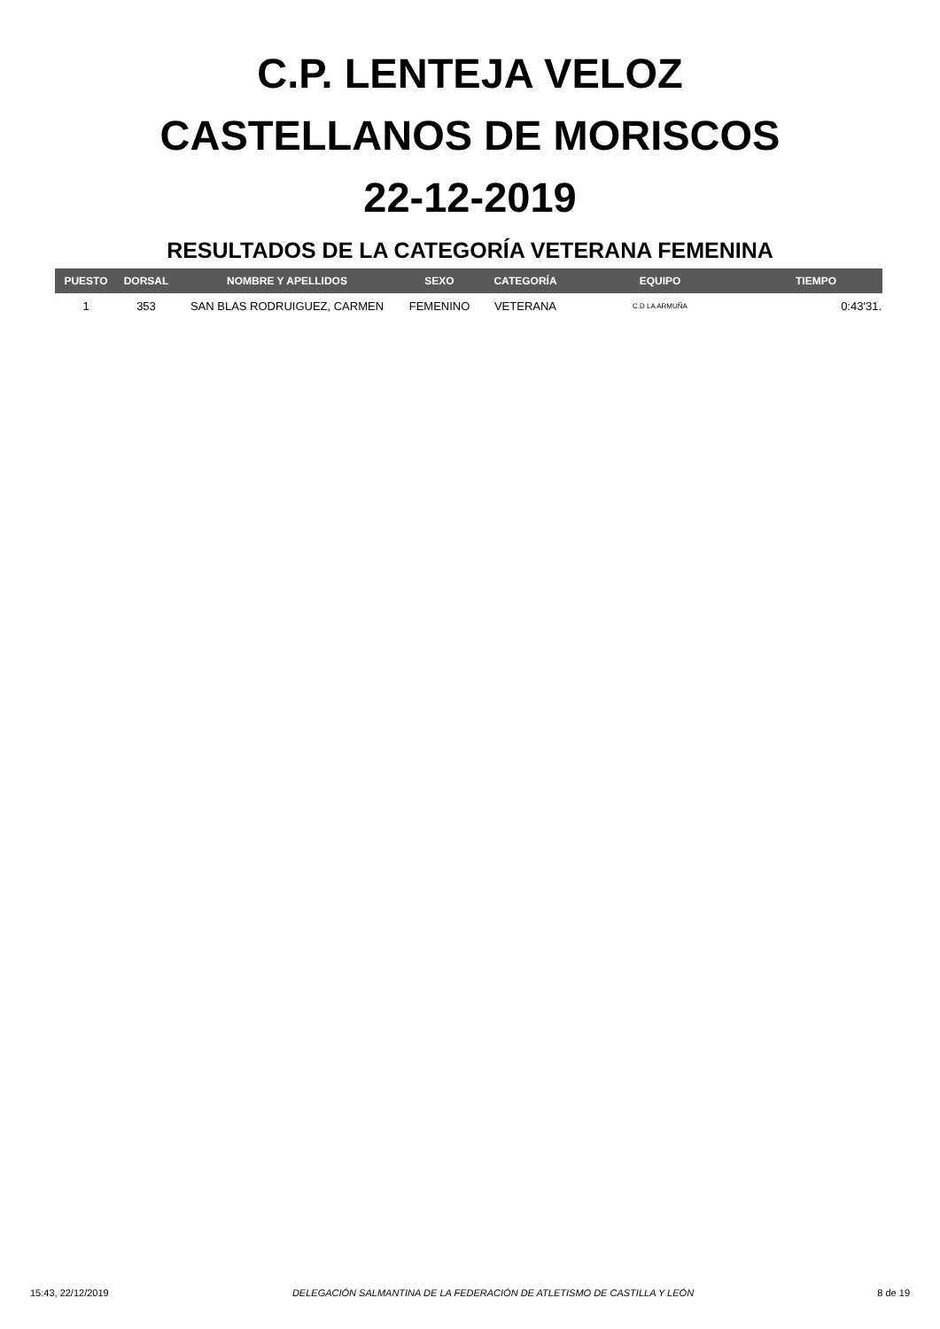C.P. LENTEJA VELOZ
CASTELLANOS DE MORISCOS
22-12-2019
RESULTADOS DE LA CATEGORÍA VETERANA FEMENINA
| PUESTO | DORSAL | NOMBRE Y APELLIDOS | SEXO | CATEGORÍA | EQUIPO | TIEMPO |
| --- | --- | --- | --- | --- | --- | --- |
| 1 | 353 | SAN BLAS RODRUIGUEZ, CARMEN | FEMENINO | VETERANA | C.D LA ARMUÑA | 0:43'31. |
15:43, 22/12/2019 DELEGACIÓN SALMANTINA DE LA FEDERACIÓN DE ATLETISMO DE CASTILLA Y LEÓN 8 de 19